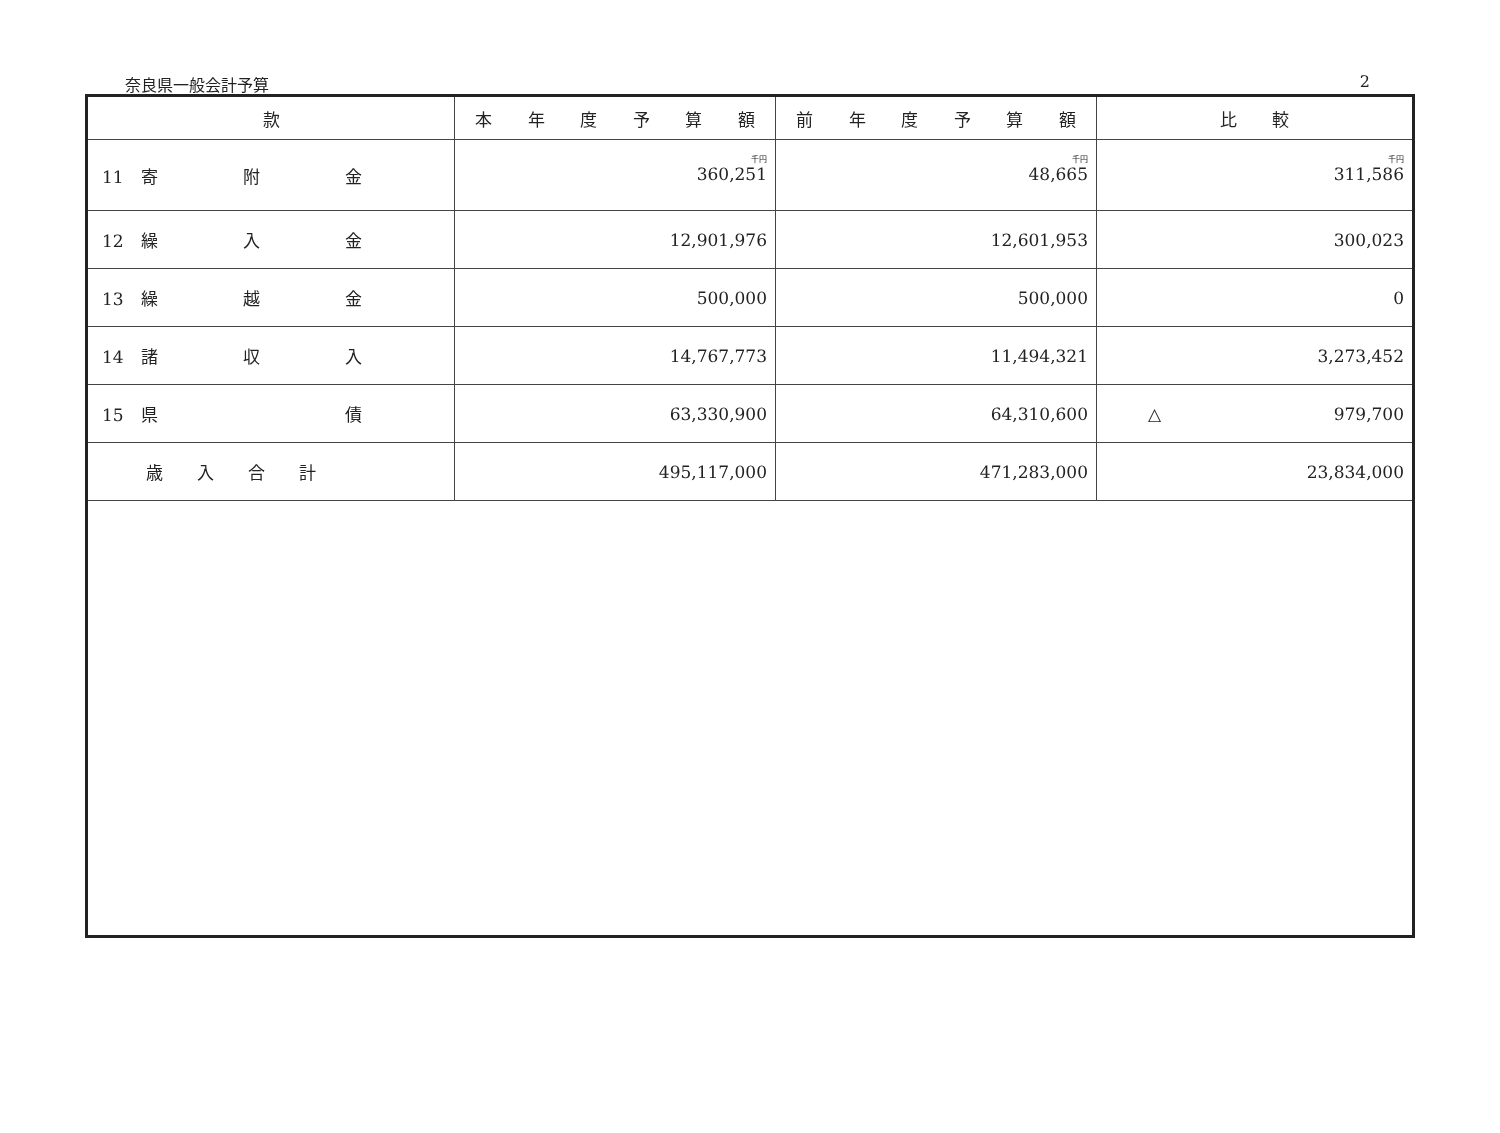奈良県一般会計予算 2
| 款 | 本 年 度 予 算 額 | 前 年 度 予 算 額 | 比 較 |
| --- | --- | --- | --- |
| 11 寄 附 金 | 千円 360,251 | 千円 48,665 | 千円 311,586 |
| 12 繰 入 金 | 12,901,976 | 12,601,953 | 300,023 |
| 13 繰 越 金 | 500,000 | 500,000 | 0 |
| 14 諸 収 入 | 14,767,773 | 11,494,321 | 3,273,452 |
| 15 県 債 | 63,330,900 | 64,310,600 | △ 979,700 |
| 歳 入 合 計 | 495,117,000 | 471,283,000 | 23,834,000 |